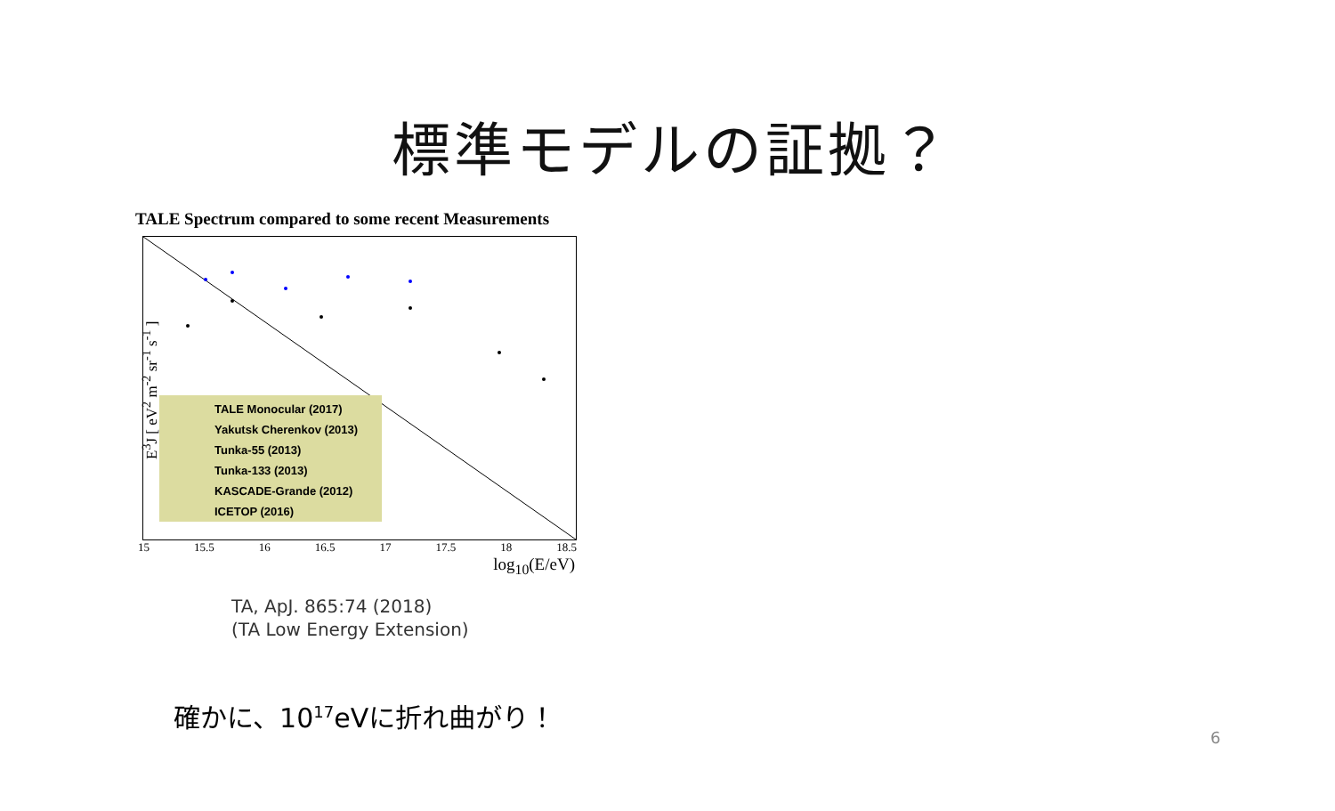標準モデルの証拠？
TALE Spectrum compared to some recent Measurements
E<sup>3</sup>J [ eV<sup>2</sup> m<sup>-2</sup> sr<sup>-1</sup> s<sup>-1</sup> ]
TALE Monocular (2017)
Yakutsk Cherenkov (2013)
Tunka-55 (2013)
Tunka-133 (2013)
KASCADE-Grande (2012)
ICETOP (2016)
15 15.5 16 16.5 17 17.5 18 18.5
log<sub>10</sub>(E/eV)
TA, ApJ. 865:74 (2018)
(TA Low Energy Extension)
確かに、10<sup>17</sup>eVに折れ曲がり！
6